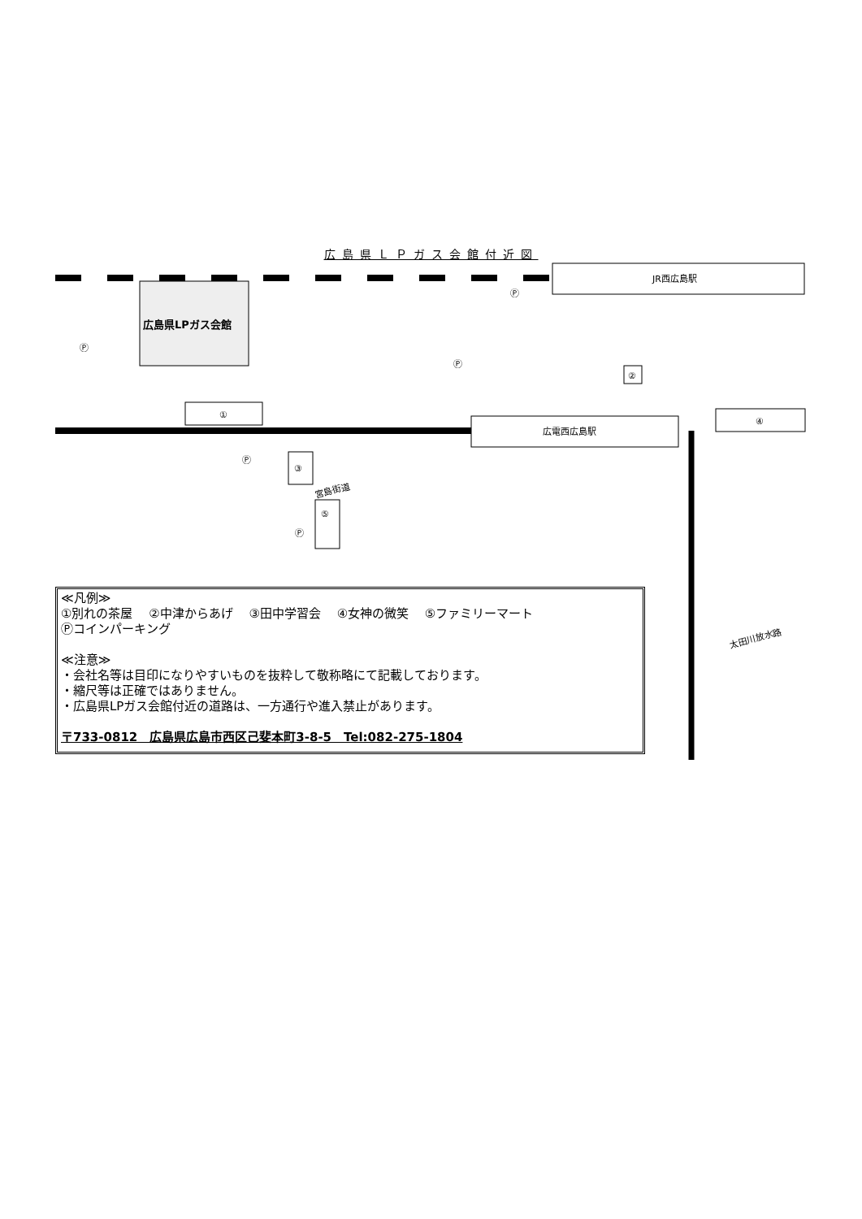広島県ＬＰガス会館付近図
JR西広島駅
広島県LPガス会館
広電西広島駅
①
②
③
④
⑤
宮島街道
太田川放水路
Ⓟ
Ⓟ
Ⓟ
Ⓟ
Ⓟ
≪凡例≫
①別れの茶屋　 ②中津からあげ　 ③田中学習会　 ④女神の微笑　 ⑤ファミリーマート
Ⓟコインパーキング
≪注意≫
・会社名等は目印になりやすいものを抜粋して敬称略にて記載しております。
・縮尺等は正確ではありません。
・広島県LPガス会館付近の道路は、一方通行や進入禁止があります。
〒733-0812　広島県広島市西区己斐本町3-8-5　Tel:082-275-1804